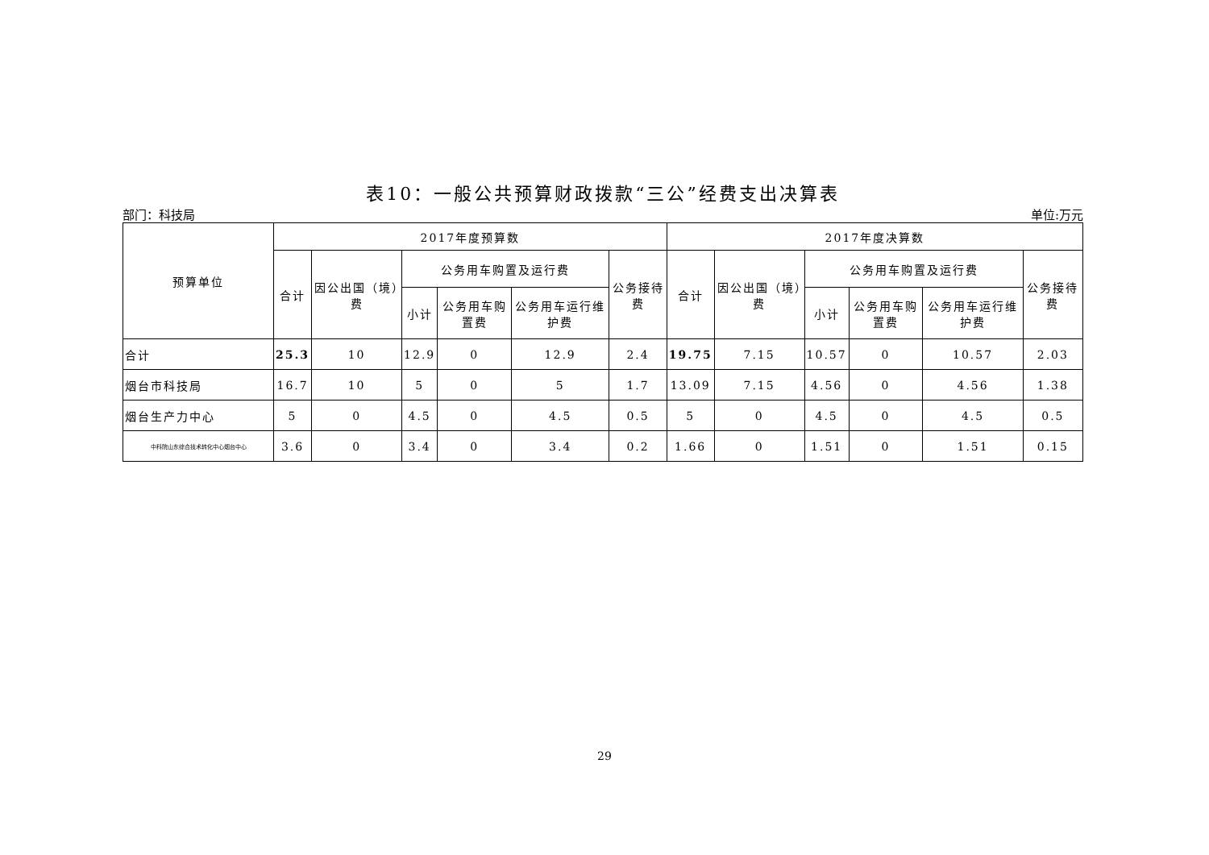表10：一般公共预算财政拨款“三公”经费支出决算表
部门：科技局 单位:万元
| 预算单位 | 2017年度预算数 | | | | | | 2017年度决算数 | | | | | |
| --- | --- | --- | --- | --- | --- | --- | --- | --- | --- | --- | --- | --- |
| | 合计 | 因公出国（境）费 | 公务用车购置及运行费 | | | 公务接待费 | 合计 | 因公出国（境）费 | 公务用车购置及运行费 | | | 公务接待费 |
| | | | 小计 | 公务用车购置费 | 公务用车运行维护费 | | | | 小计 | 公务用车购置费 | 公务用车运行维护费 | |
| 合计 | 25.3 | 10 | 12.9 | 0 | 12.9 | 2.4 | 19.75 | 7.15 | 10.57 | 0 | 10.57 | 2.03 |
| 烟台市科技局 | 16.7 | 10 | 5 | 0 | 5 | 1.7 | 13.09 | 7.15 | 4.56 | 0 | 4.56 | 1.38 |
| 烟台生产力中心 | 5 | 0 | 4.5 | 0 | 4.5 | 0.5 | 5 | 0 | 4.5 | 0 | 4.5 | 0.5 |
| 中科院山东综合技术转化中心烟台中心 | 3.6 | 0 | 3.4 | 0 | 3.4 | 0.2 | 1.66 | 0 | 1.51 | 0 | 1.51 | 0.15 |
29